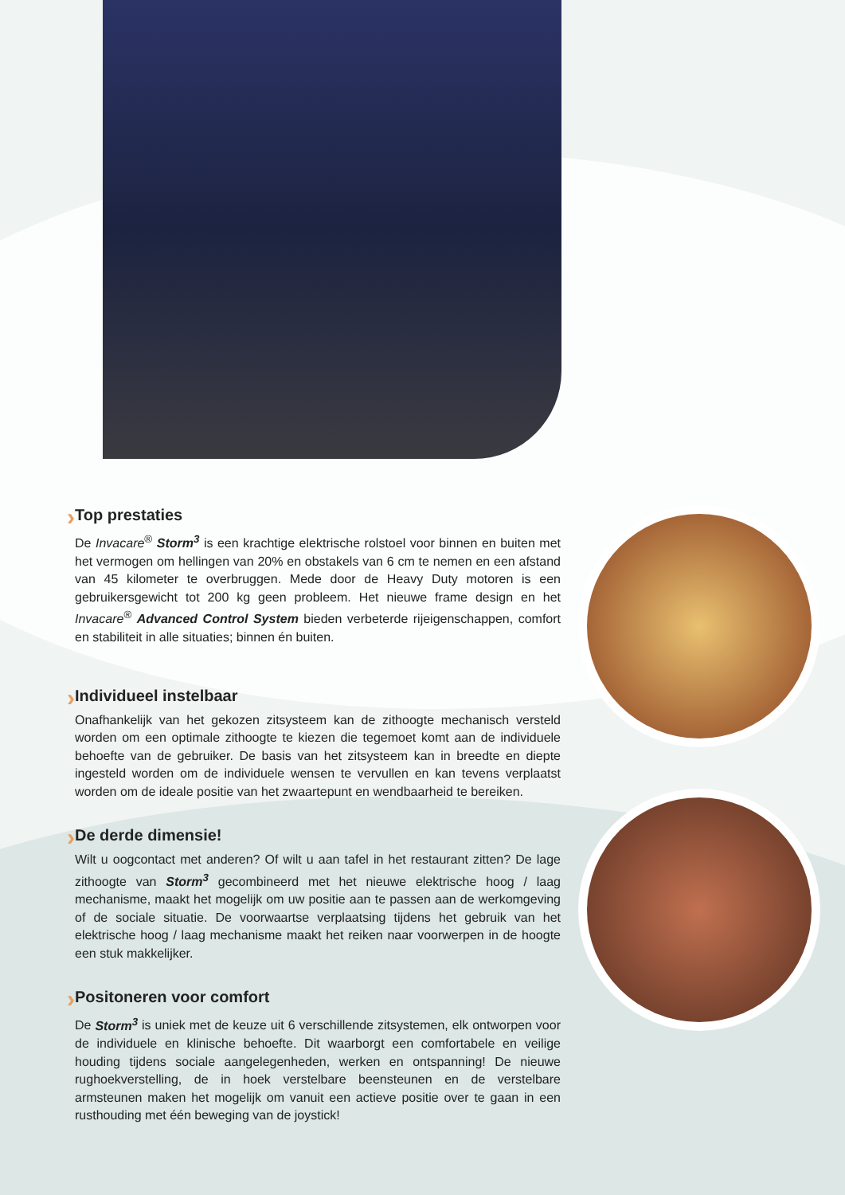›
Top prestaties
De Invacare<sup>®</sup> Storm<sup>3</sup> is een krachtige elektrische rolstoel voor binnen en buiten met het vermogen om hellingen van 20% en obstakels van 6 cm te nemen en een afstand van 45 kilometer te overbruggen. Mede door de Heavy Duty motoren is een gebruikersgewicht tot 200 kg geen probleem. Het nieuwe frame design en het Invacare<sup>®</sup> Advanced Control System bieden verbeterde rijeigenschappen, comfort en stabiliteit in alle situaties; binnen én buiten.
›
Individueel instelbaar
Onafhankelijk van het gekozen zitsysteem kan de zithoogte mechanisch versteld worden om een optimale zithoogte te kiezen die tegemoet komt aan de individuele behoefte van de gebruiker. De basis van het zitsysteem kan in breedte en diepte ingesteld worden om de individuele wensen te vervullen en kan tevens verplaatst worden om de ideale positie van het zwaartepunt en wendbaarheid te bereiken.
›
De derde dimensie!
Wilt u oogcontact met anderen? Of wilt u aan tafel in het restaurant zitten? De lage zithoogte van Storm<sup>3</sup> gecombineerd met het nieuwe elektrische hoog / laag mechanisme, maakt het mogelijk om uw positie aan te passen aan de werkomgeving of de sociale situatie. De voorwaartse verplaatsing tijdens het gebruik van het elektrische hoog / laag mechanisme maakt het reiken naar voorwerpen in de hoogte een stuk makkelijker.
›
Positoneren voor comfort
De Storm<sup>3</sup> is uniek met de keuze uit 6 verschillende zitsystemen, elk ontworpen voor de individuele en klinische behoefte. Dit waarborgt een comfortabele en veilige houding tijdens sociale aangelegenheden, werken en ontspanning! De nieuwe rughoekverstelling, de in hoek verstelbare beensteunen en de verstelbare armsteunen maken het mogelijk om vanuit een actieve positie over te gaan in een rusthouding met één beweging van de joystick!